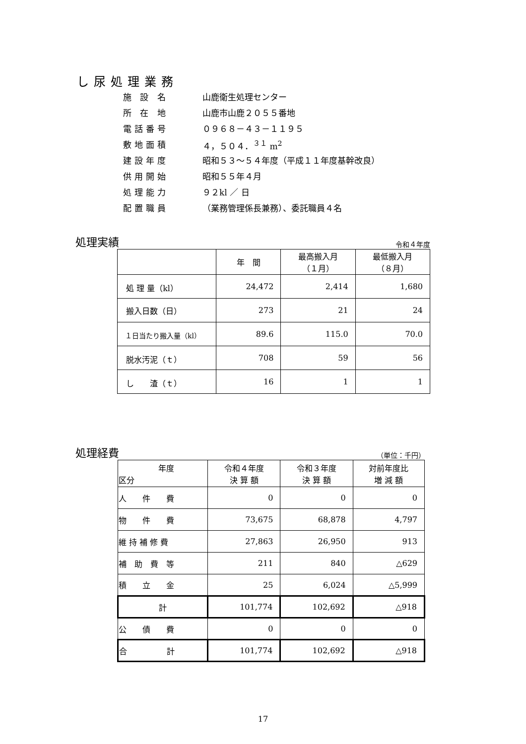し尿処理業務
施 設 名 山鹿衛生処理センター
所 在 地 山鹿市山鹿２０５５番地
電話番号 ０９６８－４３－１１９５
敷地面積 ４，５０４．<sup>３１</sup> m<sup>2</sup>
建設年度 昭和５３～５４年度（平成１１年度基幹改良）
供用開始 昭和５５年４月
処理能力 ９２kl ／ 日
配置職員 （業務管理係長兼務）、委託職員４名
処理実績
令和４年度
| | 年 間 | 最高搬入月 （１月） | 最低搬入月 （８月） |
| --- | --- | --- | --- |
| 処 理 量（kl） | 24,472 | 2,414 | 1,680 |
| 搬入日数（日） | 273 | 21 | 24 |
| １日当たり搬入量（kl） | 89.6 | 115.0 | 70.0 |
| 脱水汚泥（ｔ） | 708 | 59 | 56 |
| し 渣（ｔ） | 16 | 1 | 1 |
処理経費
（単位：千円）
| 年度 区分 | 令和４年度 決 算 額 | 令和３年度 決 算 額 | 対前年度比 増 減 額 |
| --- | --- | --- | --- |
| 人 件 費 | 0 | 0 | 0 |
| 物 件 費 | 73,675 | 68,878 | 4,797 |
| 維 持 補 修 費 | 27,863 | 26,950 | 913 |
| 補 助 費 等 | 211 | 840 | △629 |
| 積 立 金 | 25 | 6,024 | △5,999 |
| 計 | 101,774 | 102,692 | △918 |
| 公 債 費 | 0 | 0 | 0 |
| 合 計 | 101,774 | 102,692 | △918 |
17